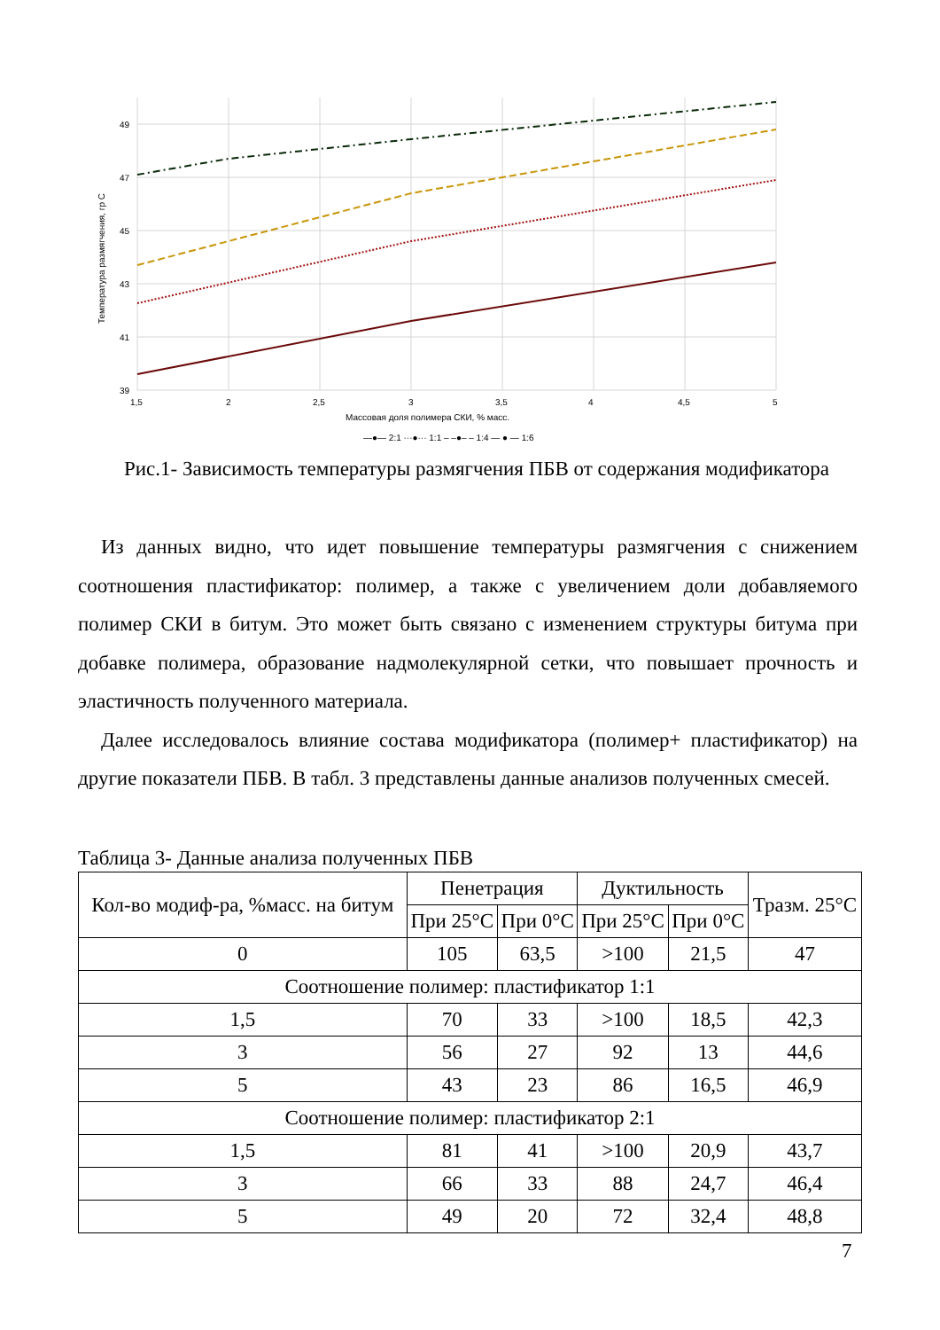49
47
45
43
41
39
1,5
2
2,5
3
3,5
4
4,5
5
Массовая доля полимера СКИ, % масс.
Температура размягчения, гр С
—●— 2:1 ···●··· 1:1 – –●– – 1:4 — ● — 1:6
Рис.1- Зависимость температуры размягчения ПБВ от содержания модификатора
Из данных видно, что идет повышение температуры размягчения с снижением соотношения пластификатор: полимер, а также с увеличением доли добавляемого полимер СКИ в битум. Это может быть связано с изменением структуры битума при добавке полимера, образование надмолекулярной сетки, что повышает прочность и эластичность полученного материала.
Далее исследовалось влияние состава модификатора (полимер+ пластификатор) на другие показатели ПБВ. В табл. 3 представлены данные анализов полученных смесей.
Таблица 3- Данные анализа полученных ПБВ
| Кол-во модиф-ра, %масс. на битум | Пенетрация | | Дуктильность | | Тразм. 25°С |
| --- | --- | --- | --- | --- | --- |
| | При 25°С | При 0°С | При 25°С | При 0°С | |
| 0 | 105 | 63,5 | >100 | 21,5 | 47 |
| Соотношение полимер: пластификатор 1:1 | | | | | |
| 1,5 | 70 | 33 | >100 | 18,5 | 42,3 |
| 3 | 56 | 27 | 92 | 13 | 44,6 |
| 5 | 43 | 23 | 86 | 16,5 | 46,9 |
| Соотношение полимер: пластификатор 2:1 | | | | | |
| 1,5 | 81 | 41 | >100 | 20,9 | 43,7 |
| 3 | 66 | 33 | 88 | 24,7 | 46,4 |
| 5 | 49 | 20 | 72 | 32,4 | 48,8 |
7